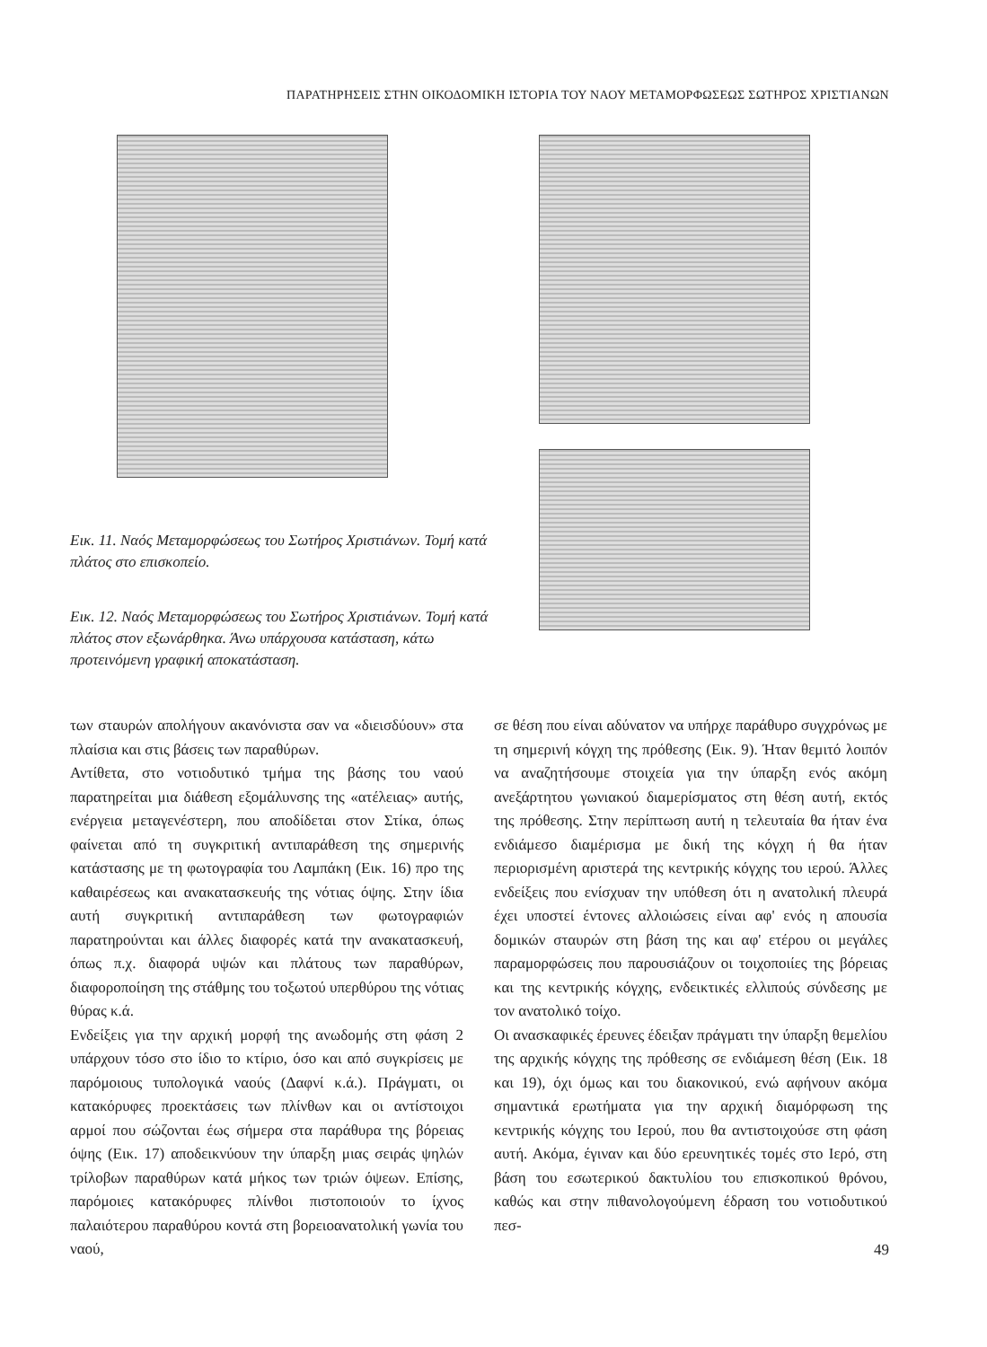ΠΑΡΑΤΗΡΗΣΕΙΣ ΣΤΗΝ ΟΙΚΟΔΟΜΙΚΗ ΙΣΤΟΡΙΑ ΤΟΥ ΝΑΟΥ ΜΕΤΑΜΟΡΦΩΣΕΩΣ ΣΩΤΗΡΟΣ ΧΡΙΣΤΙΑΝΩΝ
Εικ. 11. Ναός Μεταμορφώσεως του Σωτήρος Χριστιάνων. Τομή κατά πλάτος στο επισκοπείο.
Εικ. 12. Ναός Μεταμορφώσεως του Σωτήρος Χριστιάνων. Τομή κατά πλάτος στον εξωνάρθηκα. Άνω υπάρχουσα κατάσταση, κάτω προτεινόμενη γραφική αποκατάσταση.
των σταυρών απολήγουν ακανόνιστα σαν να «διεισδύουν» στα πλαίσια και στις βάσεις των παραθύρων.
Αντίθετα, στο νοτιοδυτικό τμήμα της βάσης του ναού παρατηρείται μια διάθεση εξομάλυνσης της «ατέλειας» αυτής, ενέργεια μεταγενέστερη, που αποδίδεται στον Στίκα, όπως φαίνεται από τη συγκριτική αντιπαράθεση της σημερινής κατάστασης με τη φωτογραφία του Λαμπάκη (Εικ. 16) προ της καθαιρέσεως και ανακατασκευής της νότιας όψης. Στην ίδια αυτή συγκριτική αντιπαράθεση των φωτογραφιών παρατηρούνται και άλλες διαφορές κατά την ανακατασκευή, όπως π.χ. διαφορά υψών και πλάτους των παραθύρων, διαφοροποίηση της στάθμης του τοξωτού υπερθύρου της νότιας θύρας κ.ά.
Ενδείξεις για την αρχική μορφή της ανωδομής στη φάση 2 υπάρχουν τόσο στο ίδιο το κτίριο, όσο και από συγκρίσεις με παρόμοιους τυπολογικά ναούς (Δαφνί κ.ά.). Πράγματι, οι κατακόρυφες προεκτάσεις των πλίνθων και οι αντίστοιχοι αρμοί που σώζονται έως σήμερα στα παράθυρα της βόρειας όψης (Εικ. 17) αποδεικνύουν την ύπαρξη μιας σειράς ψηλών τρίλοβων παραθύρων κατά μήκος των τριών όψεων. Επίσης, παρόμοιες κατακόρυφες πλίνθοι πιστοποιούν το ίχνος παλαιότερου παραθύρου κοντά στη βορειοανατολική γωνία του ναού,
σε θέση που είναι αδύνατον να υπήρχε παράθυρο συγχρόνως με τη σημερινή κόγχη της πρόθεσης (Εικ. 9). Ήταν θεμιτό λοιπόν να αναζητήσουμε στοιχεία για την ύπαρξη ενός ακόμη ανεξάρτητου γωνιακού διαμερίσματος στη θέση αυτή, εκτός της πρόθεσης. Στην περίπτωση αυτή η τελευταία θα ήταν ένα ενδιάμεσο διαμέρισμα με δική της κόγχη ή θα ήταν περιορισμένη αριστερά της κεντρικής κόγχης του ιερού. Άλλες ενδείξεις που ενίσχυαν την υπόθεση ότι η ανατολική πλευρά έχει υποστεί έντονες αλλοιώσεις είναι αφ' ενός η απουσία δομικών σταυρών στη βάση της και αφ' ετέρου οι μεγάλες παραμορφώσεις που παρουσιάζουν οι τοιχοποιίες της βόρειας και της κεντρικής κόγχης, ενδεικτικές ελλιπούς σύνδεσης με τον ανατολικό τοίχο.
Οι ανασκαφικές έρευνες έδειξαν πράγματι την ύπαρξη θεμελίου της αρχικής κόγχης της πρόθεσης σε ενδιάμεση θέση (Εικ. 18 και 19), όχι όμως και του διακονικού, ενώ αφήνουν ακόμα σημαντικά ερωτήματα για την αρχική διαμόρφωση της κεντρικής κόγχης του Ιερού, που θα αντιστοιχούσε στη φάση αυτή. Ακόμα, έγιναν και δύο ερευνητικές τομές στο Ιερό, στη βάση του εσωτερικού δακτυλίου του επισκοπικού θρόνου, καθώς και στην πιθανολογούμενη έδραση του νοτιοδυτικού πεσ-
49